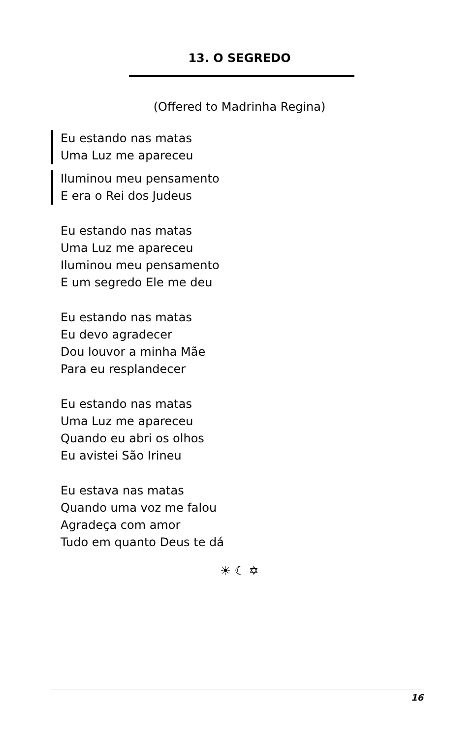13. O SEGREDO
(Offered to Madrinha Regina)
Eu estando nas matas
Uma Luz me apareceu
Iluminou meu pensamento
E era o Rei dos Judeus
Eu estando nas matas
Uma Luz me apareceu
Iluminou meu pensamento
E um segredo Ele me deu
Eu estando nas matas
Eu devo agradecer
Dou louvor a minha Mãe
Para eu resplandecer
Eu estando nas matas
Uma Luz me apareceu
Quando eu abri os olhos
Eu avistei São Irineu
Eu estava nas matas
Quando uma voz me falou
Agradeça com amor
Tudo em quanto Deus te dá
☀ ☾ ✡
16